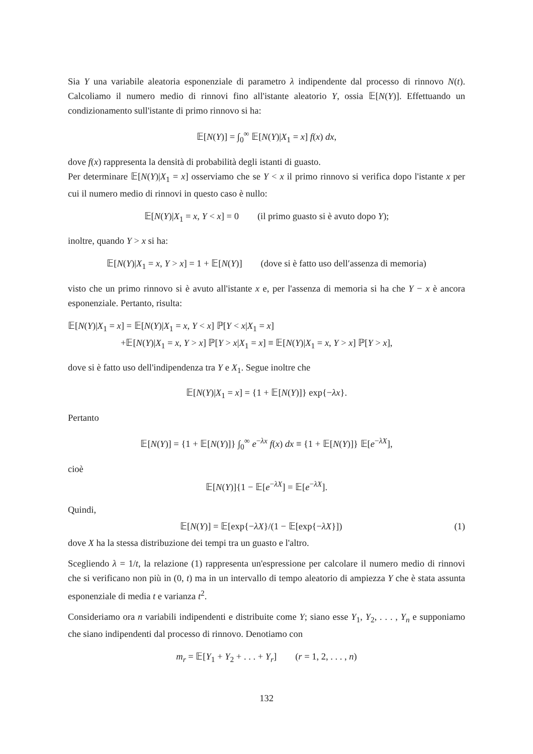Sia Y una variabile aleatoria esponenziale di parametro λ indipendente dal processo di rinnovo N(t). Calcoliamo il numero medio di rinnovi fino all'istante aleatorio Y, ossia 𝔼[N(Y)]. Effettuando un condizionamento sull'istante di primo rinnovo si ha:
𝔼[N(Y)] = ∫<sub>0</sub><sup>∞</sup> 𝔼[N(Y)|X<sub>1</sub> = x] f(x) dx,
dove f(x) rappresenta la densità di probabilità degli istanti di guasto.
Per determinare 𝔼[N(Y)|X<sub>1</sub> = x] osserviamo che se Y < x il primo rinnovo si verifica dopo l'istante x per cui il numero medio di rinnovi in questo caso è nullo:
𝔼[N(Y)|X<sub>1</sub> = x, Y < x] = 0 (il primo guasto si è avuto dopo Y);
inoltre, quando Y > x si ha:
𝔼[N(Y)|X<sub>1</sub> = x, Y > x] = 1 + 𝔼[N(Y)] (dove si è fatto uso dell′assenza di memoria)
visto che un primo rinnovo si è avuto all'istante x e, per l'assenza di memoria si ha che Y − x è ancora esponenziale. Pertanto, risulta:
𝔼[N(Y)|X<sub>1</sub> = x] = 𝔼[N(Y)|X<sub>1</sub> = x, Y < x] ℙ[Y < x|X<sub>1</sub> = x]
+𝔼[N(Y)|X<sub>1</sub> = x, Y > x] ℙ[Y > x|X<sub>1</sub> = x] ≡ 𝔼[N(Y)|X<sub>1</sub> = x, Y > x] ℙ[Y > x],
dove si è fatto uso dell'indipendenza tra Y e X<sub>1</sub>. Segue inoltre che
𝔼[N(Y)|X<sub>1</sub> = x] = {1 + 𝔼[N(Y)]} exp{−λx}.
Pertanto
𝔼[N(Y)] = {1 + 𝔼[N(Y)]} ∫<sub>0</sub><sup>∞</sup> e<sup>−λx</sup> f(x) dx ≡ {1 + 𝔼[N(Y)]} 𝔼[e<sup>−λX</sup>],
cioè
𝔼[N(Y)]{1 − 𝔼[e<sup>−λX</sup>] = 𝔼[e<sup>−λX</sup>].
Quindi,
𝔼[N(Y)] = 𝔼[exp{−λX}/(1 − 𝔼[exp{−λX}]) (1)
dove X ha la stessa distribuzione dei tempi tra un guasto e l'altro.
Scegliendo λ = 1/t, la relazione (1) rappresenta un'espressione per calcolare il numero medio di rinnovi che si verificano non più in (0, t) ma in un intervallo di tempo aleatorio di ampiezza Y che è stata assunta esponenziale di media t e varianza t<sup>2</sup>.
Consideriamo ora n variabili indipendenti e distribuite come Y; siano esse Y<sub>1</sub>, Y<sub>2</sub>, . . . , Y<sub>n</sub> e supponiamo che siano indipendenti dal processo di rinnovo. Denotiamo con
m<sub>r</sub> = 𝔼[Y<sub>1</sub> + Y<sub>2</sub> + . . . + Y<sub>r</sub>] (r = 1, 2, . . . , n)
132